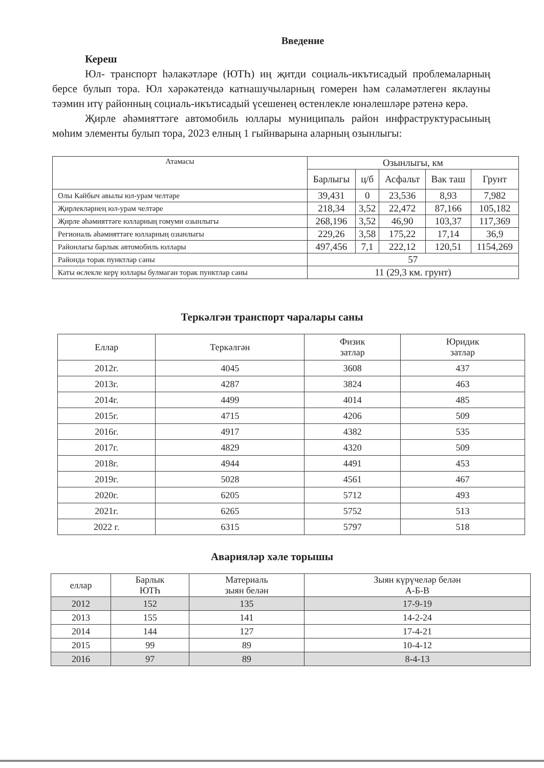Введение
Кереш
Юл- транспорт һәлакәтләре (ЮТҺ) иң җитди социаль-икътисадый проблемаларның берсе булып тора. Юл хәрәкәтендә катнашучыларның гомерен һәм сәламәтлеген яклауны тәэмин итү районның социаль-икътисадый үсешенең өстенлекле юнәлешләре рәтенә керә.
Җирле әһәмияттәге автомобиль юллары муниципаль район инфраструктурасының мөһим элементы булып тора, 2023 елның 1 гыйнварына аларның озынлыгы:
| Атамасы | Озынлыгы, км | | | | |
| --- | --- | --- | --- | --- | --- |
| | Барлыгы | ц/б | Асфальт | Вак таш | Грунт |
| Олы Кайбыч авылы юл-урам челтәре | 39,431 | 0 | 23,536 | 8,93 | 7,982 |
| Җирлекләрнең юл-урам челтәре | 218,34 | 3,52 | 22,472 | 87,166 | 105,182 |
| Җирле әһәмияттәге юлларның гомуми озынлыгы | 268,196 | 3,52 | 46,90 | 103,37 | 117,369 |
| Региональ әһәмияттәге юлларның озынлыгы | 229,26 | 3,58 | 175,22 | 17,14 | 36,9 |
| Районлагы барлык автомобиль юллары | 497,456 | 7,1 | 222,12 | 120,51 | 1154,269 |
| Районда торак пунктлар саны | 57 | | | | |
| Каты өслекле керү юллары булмаган торак пунктлар саны | 11 (29,3 км. грунт) | | | | |
Теркәлгән транспорт чаралары саны
| Еллар | Теркәлгән | Физик затлар | Юридик затлар |
| --- | --- | --- | --- |
| 2012г. | 4045 | 3608 | 437 |
| 2013г. | 4287 | 3824 | 463 |
| 2014г. | 4499 | 4014 | 485 |
| 2015г. | 4715 | 4206 | 509 |
| 2016г. | 4917 | 4382 | 535 |
| 2017г. | 4829 | 4320 | 509 |
| 2018г. | 4944 | 4491 | 453 |
| 2019г. | 5028 | 4561 | 467 |
| 2020г. | 6205 | 5712 | 493 |
| 2021г. | 6265 | 5752 | 513 |
| 2022 г. | 6315 | 5797 | 518 |
Аварияләр хәле торышы
| еллар | Барлык ЮТҺ | Материаль зыян белән | Зыян күрүчеләр белән А-Б-В |
| --- | --- | --- | --- |
| 2012 | 152 | 135 | 17-9-19 |
| 2013 | 155 | 141 | 14-2-24 |
| 2014 | 144 | 127 | 17-4-21 |
| 2015 | 99 | 89 | 10-4-12 |
| 2016 | 97 | 89 | 8-4-13 |